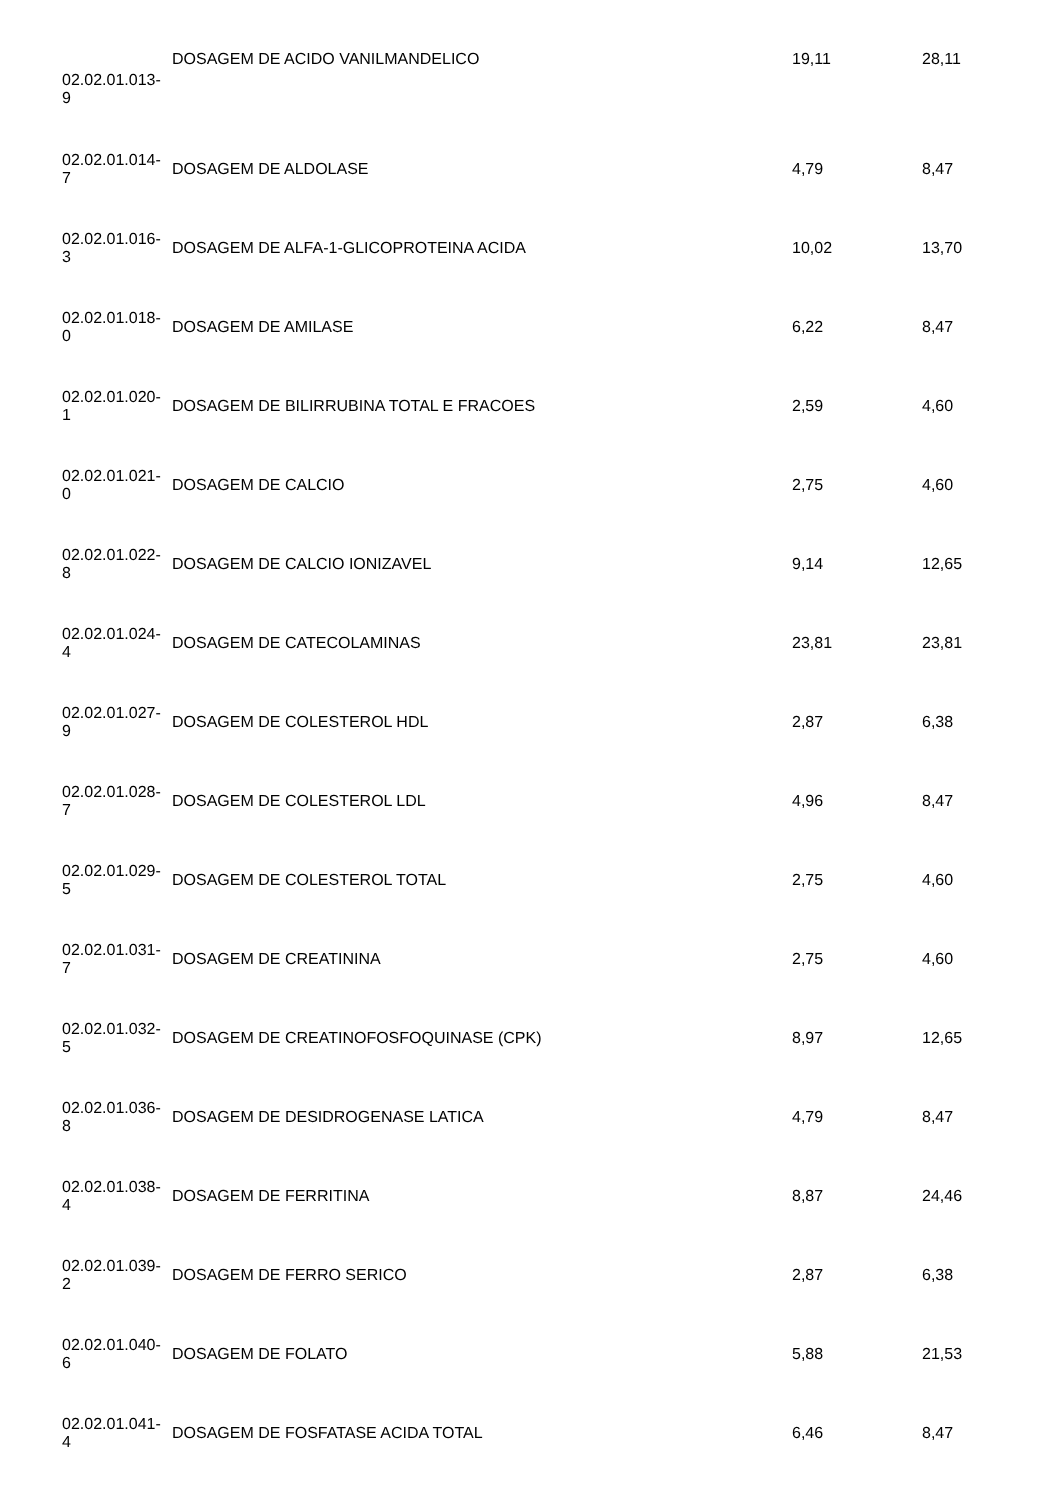| 02.02.01.013- 9 | DOSAGEM DE ACIDO VANILMANDELICO | 19,11 | 28,11 |
| 02.02.01.014- 7 | DOSAGEM DE ALDOLASE | 4,79 | 8,47 |
| 02.02.01.016- 3 | DOSAGEM DE ALFA-1-GLICOPROTEINA ACIDA | 10,02 | 13,70 |
| 02.02.01.018- 0 | DOSAGEM DE AMILASE | 6,22 | 8,47 |
| 02.02.01.020- 1 | DOSAGEM DE BILIRRUBINA TOTAL E FRACOES | 2,59 | 4,60 |
| 02.02.01.021- 0 | DOSAGEM DE CALCIO | 2,75 | 4,60 |
| 02.02.01.022- 8 | DOSAGEM DE CALCIO IONIZAVEL | 9,14 | 12,65 |
| 02.02.01.024- 4 | DOSAGEM DE CATECOLAMINAS | 23,81 | 23,81 |
| 02.02.01.027- 9 | DOSAGEM DE COLESTEROL HDL | 2,87 | 6,38 |
| 02.02.01.028- 7 | DOSAGEM DE COLESTEROL LDL | 4,96 | 8,47 |
| 02.02.01.029- 5 | DOSAGEM DE COLESTEROL TOTAL | 2,75 | 4,60 |
| 02.02.01.031- 7 | DOSAGEM DE CREATININA | 2,75 | 4,60 |
| 02.02.01.032- 5 | DOSAGEM DE CREATINOFOSFOQUINASE (CPK) | 8,97 | 12,65 |
| 02.02.01.036- 8 | DOSAGEM DE DESIDROGENASE LATICA | 4,79 | 8,47 |
| 02.02.01.038- 4 | DOSAGEM DE FERRITINA | 8,87 | 24,46 |
| 02.02.01.039- 2 | DOSAGEM DE FERRO SERICO | 2,87 | 6,38 |
| 02.02.01.040- 6 | DOSAGEM DE FOLATO | 5,88 | 21,53 |
| 02.02.01.041- 4 | DOSAGEM DE FOSFATASE ACIDA TOTAL | 6,46 | 8,47 |